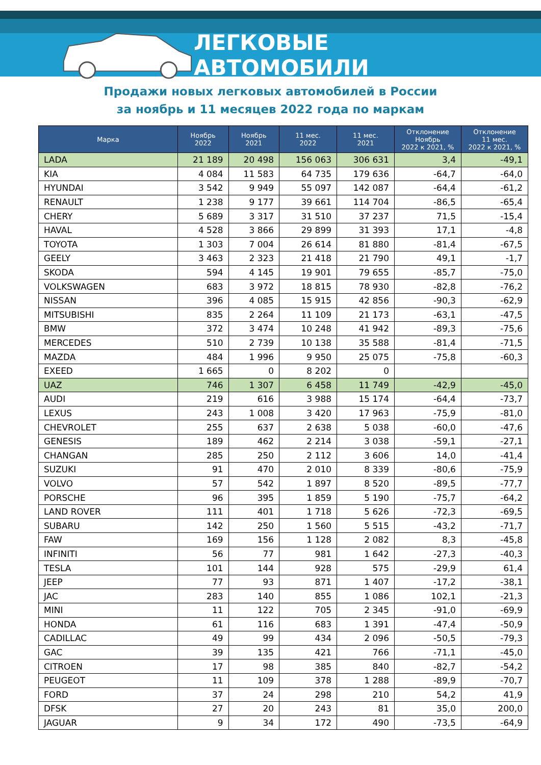ЛЕГКОВЫЕ АВТОМОБИЛИ
Продажи новых легковых автомобилей в России
за ноябрь и 11 месяцев 2022 года по маркам
| Марка | Ноябрь 2022 | Ноябрь 2021 | 11 мес. 2022 | 11 мес. 2021 | Отклонение Ноябрь 2022 к 2021, % | Отклонение 11 мес. 2022 к 2021, % |
| --- | --- | --- | --- | --- | --- | --- |
| LADA | 21 189 | 20 498 | 156 063 | 306 631 | 3,4 | -49,1 |
| KIA | 4 084 | 11 583 | 64 735 | 179 636 | -64,7 | -64,0 |
| HYUNDAI | 3 542 | 9 949 | 55 097 | 142 087 | -64,4 | -61,2 |
| RENAULT | 1 238 | 9 177 | 39 661 | 114 704 | -86,5 | -65,4 |
| CHERY | 5 689 | 3 317 | 31 510 | 37 237 | 71,5 | -15,4 |
| HAVAL | 4 528 | 3 866 | 29 899 | 31 393 | 17,1 | -4,8 |
| TOYOTA | 1 303 | 7 004 | 26 614 | 81 880 | -81,4 | -67,5 |
| GEELY | 3 463 | 2 323 | 21 418 | 21 790 | 49,1 | -1,7 |
| SKODA | 594 | 4 145 | 19 901 | 79 655 | -85,7 | -75,0 |
| VOLKSWAGEN | 683 | 3 972 | 18 815 | 78 930 | -82,8 | -76,2 |
| NISSAN | 396 | 4 085 | 15 915 | 42 856 | -90,3 | -62,9 |
| MITSUBISHI | 835 | 2 264 | 11 109 | 21 173 | -63,1 | -47,5 |
| BMW | 372 | 3 474 | 10 248 | 41 942 | -89,3 | -75,6 |
| MERCEDES | 510 | 2 739 | 10 138 | 35 588 | -81,4 | -71,5 |
| MAZDA | 484 | 1 996 | 9 950 | 25 075 | -75,8 | -60,3 |
| EXEED | 1 665 | 0 | 8 202 | 0 | | |
| UAZ | 746 | 1 307 | 6 458 | 11 749 | -42,9 | -45,0 |
| AUDI | 219 | 616 | 3 988 | 15 174 | -64,4 | -73,7 |
| LEXUS | 243 | 1 008 | 3 420 | 17 963 | -75,9 | -81,0 |
| CHEVROLET | 255 | 637 | 2 638 | 5 038 | -60,0 | -47,6 |
| GENESIS | 189 | 462 | 2 214 | 3 038 | -59,1 | -27,1 |
| CHANGAN | 285 | 250 | 2 112 | 3 606 | 14,0 | -41,4 |
| SUZUKI | 91 | 470 | 2 010 | 8 339 | -80,6 | -75,9 |
| VOLVO | 57 | 542 | 1 897 | 8 520 | -89,5 | -77,7 |
| PORSCHE | 96 | 395 | 1 859 | 5 190 | -75,7 | -64,2 |
| LAND ROVER | 111 | 401 | 1 718 | 5 626 | -72,3 | -69,5 |
| SUBARU | 142 | 250 | 1 560 | 5 515 | -43,2 | -71,7 |
| FAW | 169 | 156 | 1 128 | 2 082 | 8,3 | -45,8 |
| INFINITI | 56 | 77 | 981 | 1 642 | -27,3 | -40,3 |
| TESLA | 101 | 144 | 928 | 575 | -29,9 | 61,4 |
| JEEP | 77 | 93 | 871 | 1 407 | -17,2 | -38,1 |
| JAC | 283 | 140 | 855 | 1 086 | 102,1 | -21,3 |
| MINI | 11 | 122 | 705 | 2 345 | -91,0 | -69,9 |
| HONDA | 61 | 116 | 683 | 1 391 | -47,4 | -50,9 |
| CADILLAC | 49 | 99 | 434 | 2 096 | -50,5 | -79,3 |
| GAC | 39 | 135 | 421 | 766 | -71,1 | -45,0 |
| CITROEN | 17 | 98 | 385 | 840 | -82,7 | -54,2 |
| PEUGEOT | 11 | 109 | 378 | 1 288 | -89,9 | -70,7 |
| FORD | 37 | 24 | 298 | 210 | 54,2 | 41,9 |
| DFSK | 27 | 20 | 243 | 81 | 35,0 | 200,0 |
| JAGUAR | 9 | 34 | 172 | 490 | -73,5 | -64,9 |